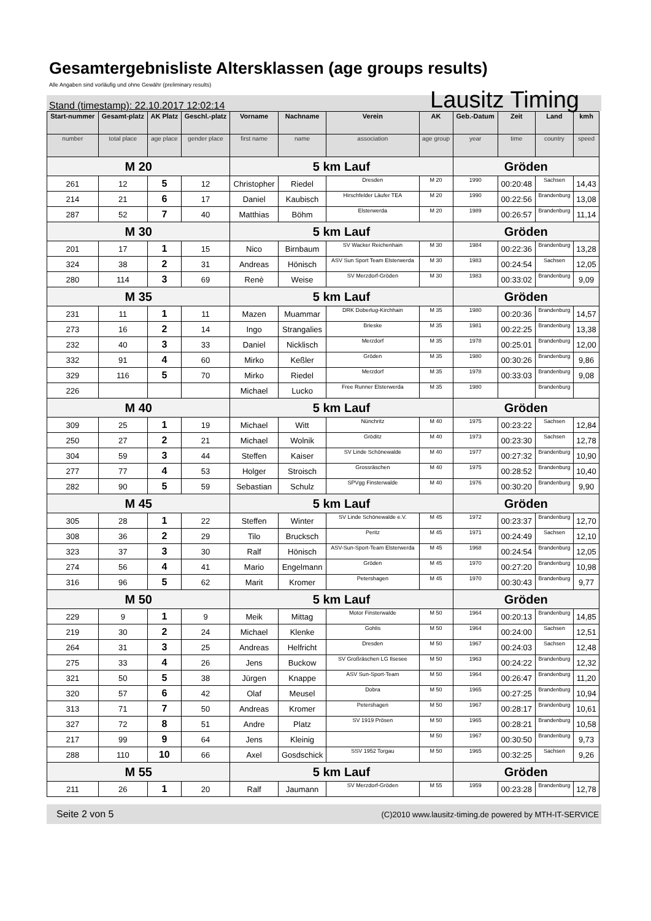Gesamtergebnisliste Altersklassen (age groups results)
Alle Angaben sind vorläufig und ohne Gewähr (preliminary results)
Stand (timestamp): 22.10.2017 12:02:14 Lausitz Timing
| Start-nummer | Gesamt-platz | AK Platz | Geschl.-platz | Vorname | Nachname | Verein | AK | Geb.-Datum | Zeit | Land | kmh |
| --- | --- | --- | --- | --- | --- | --- | --- | --- | --- | --- | --- |
| number | total place | age place | gender place | first name | name | association | age group | year | time | country | speed |
| M 20 | | | | 5 km Lauf | | | | Gröden | | | |
| 261 | 12 | 5 | 12 | Christopher | Riedel | Dresden | M 20 | 1990 | 00:20:48 | Sachsen | 14,43 |
| 214 | 21 | 6 | 17 | Daniel | Kaubisch | Hirschfelder Läufer TEA | M 20 | 1990 | 00:22:56 | Brandenburg | 13,08 |
| 287 | 52 | 7 | 40 | Matthias | Böhm | Elsterwerda | M 20 | 1989 | 00:26:57 | Brandenburg | 11,14 |
| M 30 | | | | 5 km Lauf | | | | Gröden | | | |
| 201 | 17 | 1 | 15 | Nico | Birnbaum | SV Wacker Reichenhain | M 30 | 1984 | 00:22:36 | Brandenburg | 13,28 |
| 324 | 38 | 2 | 31 | Andreas | Hönisch | ASV Sun Sport Team Elsterwerda | M 30 | 1983 | 00:24:54 | Sachsen | 12,05 |
| 280 | 114 | 3 | 69 | Renè | Weise | SV Merzdorf-Gröden | M 30 | 1983 | 00:33:02 | Brandenburg | 9,09 |
| M 35 | | | | 5 km Lauf | | | | Gröden | | | |
| 231 | 11 | 1 | 11 | Mazen | Muammar | DRK Doberlug-Kirchhain | M 35 | 1980 | 00:20:36 | Brandenburg | 14,57 |
| 273 | 16 | 2 | 14 | Ingo | Strangalies | Brieske | M 35 | 1981 | 00:22:25 | Brandenburg | 13,38 |
| 232 | 40 | 3 | 33 | Daniel | Nicklisch | Merzdorf | M 35 | 1978 | 00:25:01 | Brandenburg | 12,00 |
| 332 | 91 | 4 | 60 | Mirko | Keßler | Gröden | M 35 | 1980 | 00:30:26 | Brandenburg | 9,86 |
| 329 | 116 | 5 | 70 | Mirko | Riedel | Merzdorf | M 35 | 1978 | 00:33:03 | Brandenburg | 9,08 |
| 226 | | | | Michael | Lucko | Free Runner Elsterwerda | M 35 | 1980 | | Brandenburg | |
| M 40 | | | | 5 km Lauf | | | | Gröden | | | |
| 309 | 25 | 1 | 19 | Michael | Witt | Nünchritz | M 40 | 1975 | 00:23:22 | Sachsen | 12,84 |
| 250 | 27 | 2 | 21 | Michael | Wolnik | Gröditz | M 40 | 1973 | 00:23:30 | Sachsen | 12,78 |
| 304 | 59 | 3 | 44 | Steffen | Kaiser | SV Linde Schönewalde | M 40 | 1977 | 00:27:32 | Brandenburg | 10,90 |
| 277 | 77 | 4 | 53 | Holger | Stroisch | Grossräschen | M 40 | 1975 | 00:28:52 | Brandenburg | 10,40 |
| 282 | 90 | 5 | 59 | Sebastian | Schulz | SPVgg Finsterwalde | M 40 | 1976 | 00:30:20 | Brandenburg | 9,90 |
| M 45 | | | | 5 km Lauf | | | | Gröden | | | |
| 305 | 28 | 1 | 22 | Steffen | Winter | SV Linde Schönewalde e.V. | M 45 | 1972 | 00:23:37 | Brandenburg | 12,70 |
| 308 | 36 | 2 | 29 | Tilo | Brucksch | Peritz | M 45 | 1971 | 00:24:49 | Sachsen | 12,10 |
| 323 | 37 | 3 | 30 | Ralf | Hönisch | ASV-Sun-Sport-Team Elsterwerda | M 45 | 1968 | 00:24:54 | Brandenburg | 12,05 |
| 274 | 56 | 4 | 41 | Mario | Engelmann | Gröden | M 45 | 1970 | 00:27:20 | Brandenburg | 10,98 |
| 316 | 96 | 5 | 62 | Marit | Kromer | Petershagen | M 45 | 1970 | 00:30:43 | Brandenburg | 9,77 |
| M 50 | | | | 5 km Lauf | | | | Gröden | | | |
| 229 | 9 | 1 | 9 | Meik | Mittag | Motor Finsterwalde | M 50 | 1964 | 00:20:13 | Brandenburg | 14,85 |
| 219 | 30 | 2 | 24 | Michael | Klenke | Gohlis | M 50 | 1964 | 00:24:00 | Sachsen | 12,51 |
| 264 | 31 | 3 | 25 | Andreas | Helfricht | Dresden | M 50 | 1967 | 00:24:03 | Sachsen | 12,48 |
| 275 | 33 | 4 | 26 | Jens | Buckow | SV Großräschen LG Ilsesee | M 50 | 1963 | 00:24:22 | Brandenburg | 12,32 |
| 321 | 50 | 5 | 38 | Jürgen | Knappe | ASV Sun-Sport-Team | M 50 | 1964 | 00:26:47 | Brandenburg | 11,20 |
| 320 | 57 | 6 | 42 | Olaf | Meusel | Dobra | M 50 | 1965 | 00:27:25 | Brandenburg | 10,94 |
| 313 | 71 | 7 | 50 | Andreas | Kromer | Petershagen | M 50 | 1967 | 00:28:17 | Brandenburg | 10,61 |
| 327 | 72 | 8 | 51 | Andre | Platz | SV 1919 Prösen | M 50 | 1965 | 00:28:21 | Brandenburg | 10,58 |
| 217 | 99 | 9 | 64 | Jens | Kleinig | | M 50 | 1967 | 00:30:50 | Brandenburg | 9,73 |
| 288 | 110 | 10 | 66 | Axel | Gosdschick | SSV 1952 Torgau | M 50 | 1965 | 00:32:25 | Sachsen | 9,26 |
| M 55 | | | | 5 km Lauf | | | | Gröden | | | |
| 211 | 26 | 1 | 20 | Ralf | Jaumann | SV Merzdorf-Gröden | M 55 | 1959 | 00:23:28 | Brandenburg | 12,78 |
Seite 2 von 5 (C)2010 www.lausitz-timing.de powered by MTH-IT-SERVICE